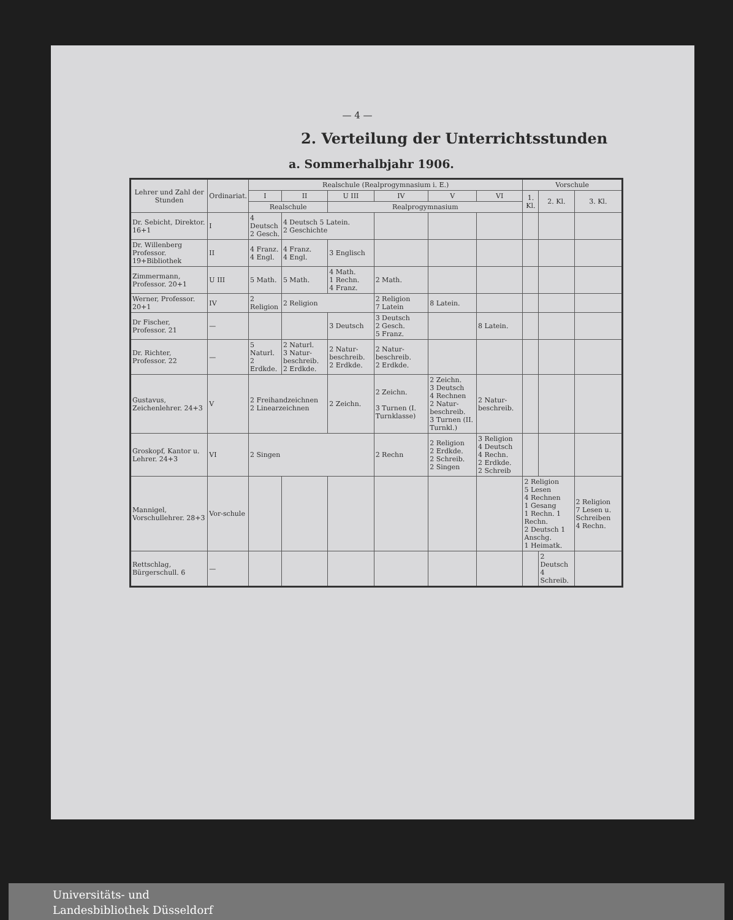— 4 —
2. Verteilung der Unterrichtsstunden
a. Sommerhalbjahr 1906.
| Lehrer und Zahl der Stunden | Ordinariat. | Realschule (Realprogymnasium i. E.) | | | | | | Vorschule | | |
| --- | --- | --- | --- | --- | --- | --- | --- | --- | --- | --- |
| | | I | II | U III | IV | V | VI | 1. Kl. | 2. Kl. | 3. Kl. |
| | | Realschule | | Realprogymnasium | | | | | | |
| Dr. Sebicht, Direktor. 16+1 | I | 4 Deutsch 2 Gesch. | 4 Deutsch 5 Latein. 2 Geschichte | | | | | | | |
| Dr. Willenberg Professor. 19+Bibliothek | II | 4 Franz. 4 Engl. | 4 Franz. 4 Engl. | 3 Englisch | | | | | | |
| Zimmermann, Professor. 20+1 | U III | 5 Math. | 5 Math. | 4 Math. 1 Rechn. 4 Franz. | 2 Math. | | | | | |
| Werner, Professor. 20+1 | IV | 2 Religion | 2 Religion | | 2 Religion 7 Latein | 8 Latein. | | | | |
| Dr Fischer, Professor. 21 | — | | | 3 Deutsch | 3 Deutsch 2 Gesch. 5 Franz. | | 8 Latein. | | | |
| Dr. Richter, Professor. 22 | — | 5 Naturl. 2 Erdkde. | 2 Naturl. 3 Natur-beschreib. 2 Erdkde. | 2 Natur-beschreib. 2 Erdkde. | 2 Natur-beschreib. 2 Erdkde. | | | | | |
| Gustavus, Zeichenlehrer. 24+3 | V | 2 Freihandzeichnen 2 Linearzeichnen | | 2 Zeichn. | 2 Zeichn. 3 Turnen (I. Turnklasse) | 2 Zeichn. 3 Deutsch 4 Rechnen 2 Natur-beschreib. 3 Turnen (II. Turnkl.) | 2 Natur-beschreib. | | | |
| Groskopf, Kantor u. Lehrer. 24+3 | VI | 2 Singen | | | 2 Rechn | 2 Religion 2 Erdkde. 2 Schreib. 2 Singen | 3 Religion 4 Deutsch 4 Rechn. 2 Erdkde. 2 Schreib | | | |
| Mannigel, Vorschullehrer. 28+3 | Vor-schule | | | | | | | 2 Religion 5 Lesen 4 Rechnen 1 Gesang 1 Rechn. 1 Rechn. 2 Deutsch 1 Anschg. 1 Heimatk. | | 2 Religion 7 Lesen u. Schreiben 4 Rechn. |
| Rettschlag, Bürgerschull. 6 | — | | | | | | | | 2 Deutsch 4 Schreib. | |
Universitäts- und
Landesbibliothek Düsseldorf